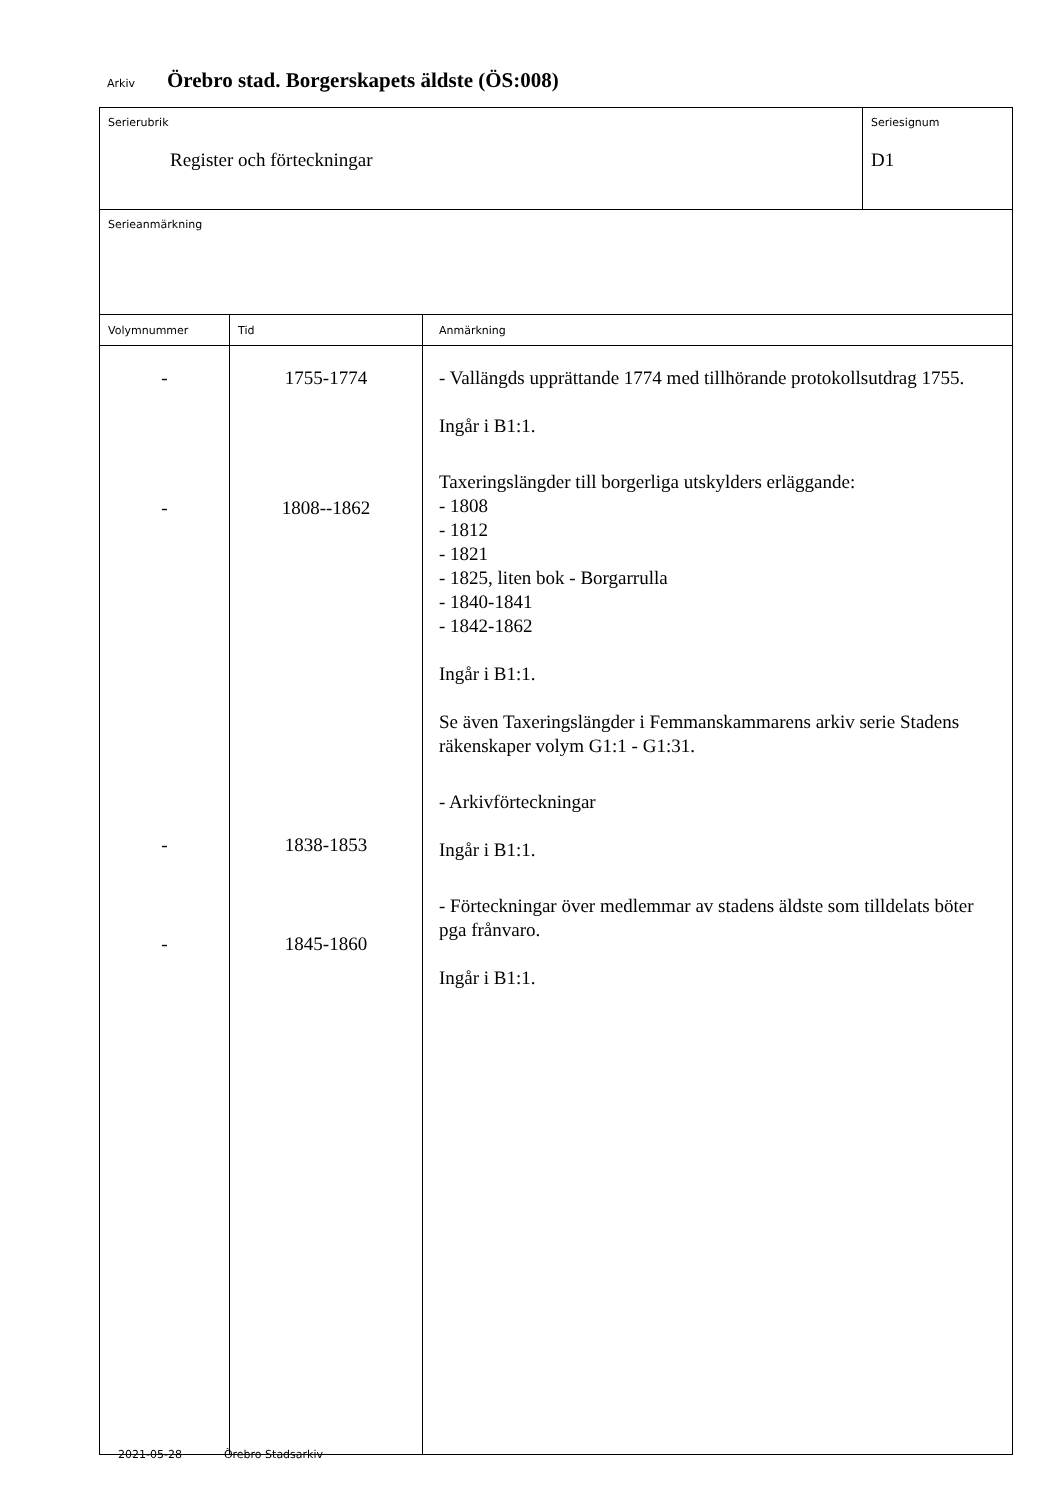Arkiv Örebro stad. Borgerskapets äldste (ÖS:008)
Serierubrik
Register och förteckningar
Seriesignum
D1
Serieanmärkning
| Volymnummer | Tid | Anmärkning |
| --- | --- | --- |
| - - - - | 1755-1774 1808--1862 1838-1853 1845-1860 | - Vallängds upprättande 1774 med tillhörande protokollsutdrag 1755. Ingår i B1:1. Taxeringslängder till borgerliga utskylders erläggande: - 1808 - 1812 - 1821 - 1825, liten bok - Borgarrulla - 1840-1841 - 1842-1862 Ingår i B1:1. Se även Taxeringslängder i Femmanskammarens arkiv serie Stadens räkenskaper volym G1:1 - G1:31. - Arkivförteckningar Ingår i B1:1. - Förteckningar över medlemmar av stadens äldste som tilldelats böter pga frånvaro. Ingår i B1:1. |
2021-05-28 Örebro Stadsarkiv